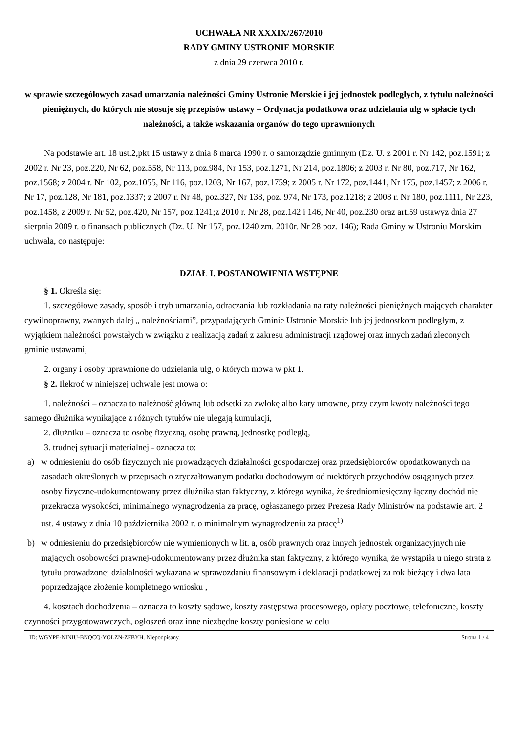UCHWAŁA NR XXXIX/267/2010
RADY GMINY USTRONIE MORSKIE
z dnia 29 czerwca 2010 r.
w sprawie szczegółowych zasad umarzania należności Gminy Ustronie Morskie i jej jednostek podległych, z tytułu należności pieniężnych, do których nie stosuje się przepisów ustawy – Ordynacja podatkowa oraz udzielania ulg w spłacie tych należności, a także wskazania organów do tego uprawnionych
Na podstawie art. 18 ust.2,pkt 15 ustawy z dnia 8 marca 1990 r. o samorządzie gminnym (Dz. U. z 2001 r. Nr 142, poz.1591; z 2002 r. Nr 23, poz.220, Nr 62, poz.558, Nr 113, poz.984, Nr 153, poz.1271, Nr 214, poz.1806; z 2003 r. Nr 80, poz.717, Nr 162, poz.1568; z 2004 r. Nr 102, poz.1055, Nr 116, poz.1203, Nr 167, poz.1759; z 2005 r. Nr 172, poz.1441, Nr 175, poz.1457; z 2006 r. Nr 17, poz.128, Nr 181, poz.1337; z 2007 r. Nr 48, poz.327, Nr 138, poz. 974, Nr 173, poz.1218; z 2008 r. Nr 180, poz.1111, Nr 223, poz.1458, z 2009 r. Nr 52, poz.420, Nr 157, poz.1241;z 2010 r. Nr 28, poz.142 i 146, Nr 40, poz.230 oraz art.59 ustawyz dnia 27 sierpnia 2009 r. o finansach publicznych (Dz. U. Nr 157, poz.1240 zm. 2010r. Nr 28 poz. 146); Rada Gminy w Ustroniu Morskim uchwala, co następuje:
DZIAŁ I. POSTANOWIENIA WSTĘPNE
§ 1. Określa się:
1. szczegółowe zasady, sposób i tryb umarzania, odraczania lub rozkładania na raty należności pieniężnych mających charakter cywilnoprawny, zwanych dalej „ należnościami”, przypadających Gminie Ustronie Morskie lub jej jednostkom podległym, z wyjątkiem należności powstałych w związku z realizacją zadań z zakresu administracji rządowej oraz innych zadań zleconych gminie ustawami;
2. organy i osoby uprawnione do udzielania ulg, o których mowa w pkt 1.
§ 2. Ilekroć w niniejszej uchwale jest mowa o:
1. należności – oznacza to należność główną lub odsetki za zwłokę albo kary umowne, przy czym kwoty należności tego samego dłużnika wynikające z różnych tytułów nie ulegają kumulacji,
2. dłużniku – oznacza to osobę fizyczną, osobę prawną, jednostkę podległą,
3. trudnej sytuacji materialnej - oznacza to:
a) w odniesieniu do osób fizycznych nie prowadzących działalności gospodarczej oraz przedsiębiorców opodatkowanych na zasadach określonych w przepisach o zryczałtowanym podatku dochodowym od niektórych przychodów osiąganych przez osoby fizyczne-udokumentowany przez dłużnika stan faktyczny, z którego wynika, że średniomiesięczny łączny dochód nie przekracza wysokości, minimalnego wynagrodzenia za pracę, ogłaszanego przez Prezesa Rady Ministrów na podstawie art. 2 ust. 4 ustawy z dnia 10 października 2002 r. o minimalnym wynagrodzeniu za pracę<sup>1)</sup>
b) w odniesieniu do przedsiębiorców nie wymienionych w lit. a, osób prawnych oraz innych jednostek organizacyjnych nie mających osobowości prawnej-udokumentowany przez dłużnika stan faktyczny, z którego wynika, że wystąpiła u niego strata z tytułu prowadzonej działalności wykazana w sprawozdaniu finansowym i deklaracji podatkowej za rok bieżący i dwa lata poprzedzające złożenie kompletnego wniosku ,
4. kosztach dochodzenia – oznacza to koszty sądowe, koszty zastępstwa procesowego, opłaty pocztowe, telefoniczne, koszty czynności przygotowawczych, ogłoszeń oraz inne niezbędne koszty poniesione w celu
ID: WGYPE-NINIU-BNQCQ-YOLZN-ZFBYH. Niepodpisany. Strona 1 / 4